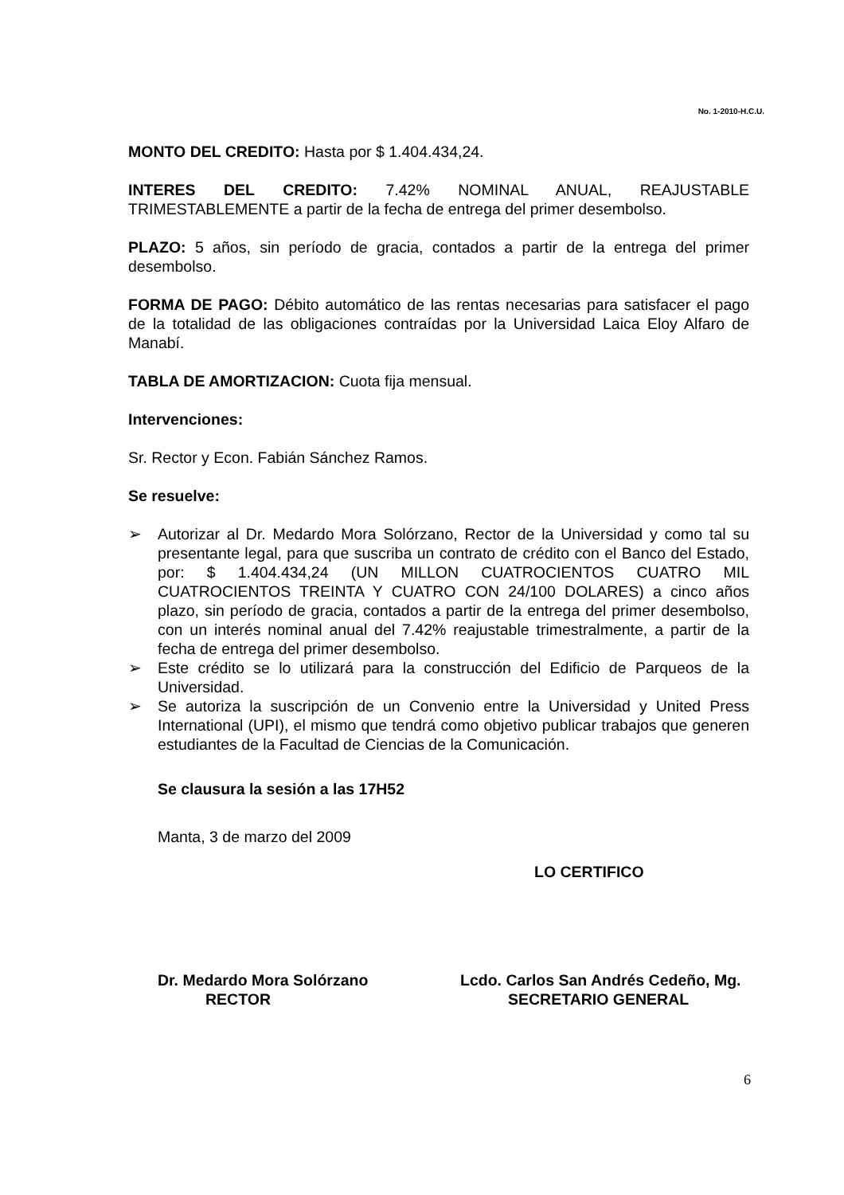No. 1-2010-H.C.U.
MONTO DEL CREDITO: Hasta por $ 1.404.434,24.
INTERES DEL CREDITO: 7.42% NOMINAL ANUAL, REAJUSTABLE TRIMESTABLEMENTE a partir de la fecha de entrega del primer desembolso.
PLAZO: 5 años, sin período de gracia, contados a partir de la entrega del primer desembolso.
FORMA DE PAGO: Débito automático de las rentas necesarias para satisfacer el pago de la totalidad de las obligaciones contraídas por la Universidad Laica Eloy Alfaro de Manabí.
TABLA DE AMORTIZACION: Cuota fija mensual.
Intervenciones:
Sr. Rector y Econ. Fabián Sánchez Ramos.
Se resuelve:
➢ Autorizar al Dr. Medardo Mora Solórzano, Rector de la Universidad y como tal su presentante legal, para que suscriba un contrato de crédito con el Banco del Estado, por: $ 1.404.434,24 (UN MILLON CUATROCIENTOS CUATRO MIL CUATROCIENTOS TREINTA Y CUATRO CON 24/100 DOLARES) a cinco años plazo, sin período de gracia, contados a partir de la entrega del primer desembolso, con un interés nominal anual del 7.42% reajustable trimestralmente, a partir de la fecha de entrega del primer desembolso.
➢ Este crédito se lo utilizará para la construcción del Edificio de Parqueos de la Universidad.
➢ Se autoriza la suscripción de un Convenio entre la Universidad y United Press International (UPI), el mismo que tendrá como objetivo publicar trabajos que generen estudiantes de la Facultad de Ciencias de la Comunicación.
Se clausura la sesión a las 17H52
Manta, 3 de marzo del 2009
LO CERTIFICO
Dr. Medardo Mora Solórzano
RECTOR
Lcdo. Carlos San Andrés Cedeño, Mg.
SECRETARIO GENERAL
6